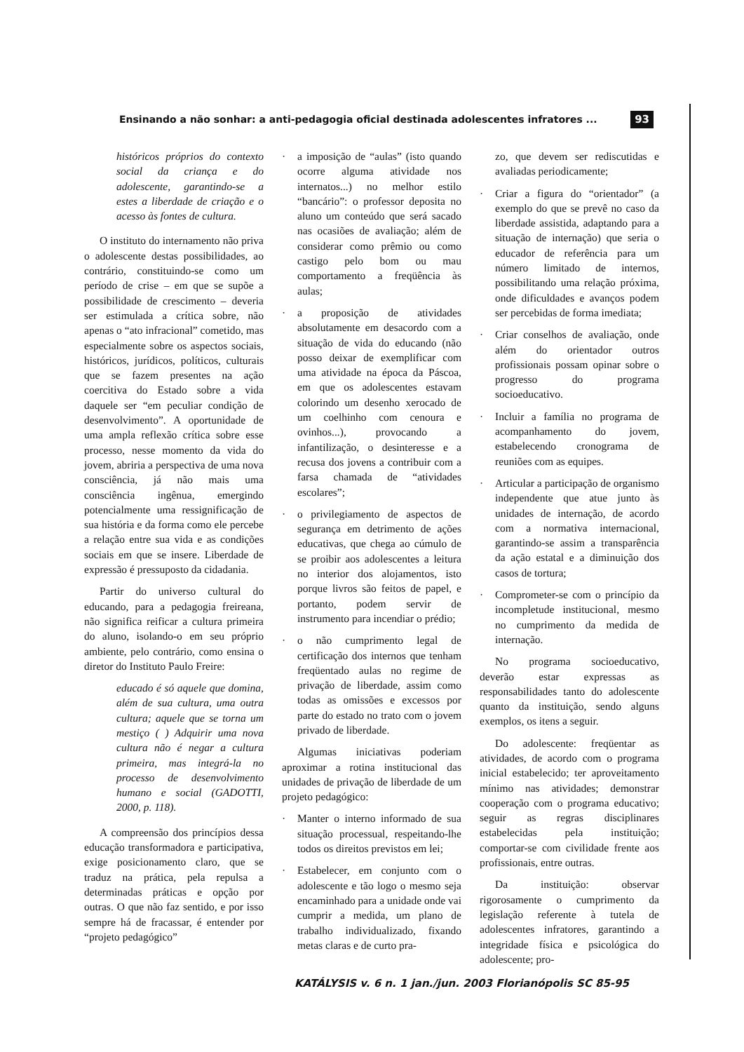Ensinando a não sonhar: a anti-pedagogia oficial destinada adolescentes infratores ... 93
históricos próprios do contexto social da criança e do adolescente, garantindo-se a estes a liberdade de criação e o acesso às fontes de cultura.
O instituto do internamento não priva o adolescente destas possibilidades, ao contrário, constituindo-se como um período de crise – em que se supõe a possibilidade de crescimento – deveria ser estimulada a crítica sobre, não apenas o “ato infracional” cometido, mas especialmente sobre os aspectos sociais, históricos, jurídicos, políticos, culturais que se fazem presentes na ação coercitiva do Estado sobre a vida daquele ser “em peculiar condição de desenvolvimento”. A oportunidade de uma ampla reflexão crítica sobre esse processo, nesse momento da vida do jovem, abriria a perspectiva de uma nova consciência, já não mais uma consciência ingênua, emergindo potencialmente uma ressignificação de sua história e da forma como ele percebe a relação entre sua vida e as condições sociais em que se insere. Liberdade de expressão é pressuposto da cidadania.
Partir do universo cultural do educando, para a pedagogia freireana, não significa reificar a cultura primeira do aluno, isolando-o em seu próprio ambiente, pelo contrário, como ensina o diretor do Instituto Paulo Freire:
educado é só aquele que domina, além de sua cultura, uma outra cultura; aquele que se torna um mestiço ( ) Adquirir uma nova cultura não é negar a cultura primeira, mas integrá-la no processo de desenvolvimento humano e social (GADOTTI, 2000, p. 118).
A compreensão dos princípios dessa educação transformadora e participativa, exige posicionamento claro, que se traduz na prática, pela repulsa a determinadas práticas e opção por outras. O que não faz sentido, e por isso sempre há de fracassar, é entender por “projeto pedagógico”
· a imposição de “aulas” (isto quando ocorre alguma atividade nos internatos...) no melhor estilo “bancário”: o professor deposita no aluno um conteúdo que será sacado nas ocasiões de avaliação; além de considerar como prêmio ou como castigo pelo bom ou mau comportamento a freqüência às aulas;
· a proposição de atividades absolutamente em desacordo com a situação de vida do educando (não posso deixar de exemplificar com uma atividade na época da Páscoa, em que os adolescentes estavam colorindo um desenho xerocado de um coelhinho com cenoura e ovinhos...), provocando a infantilização, o desinteresse e a recusa dos jovens a contribuir com a farsa chamada de “atividades escolares”;
· o privilegiamento de aspectos de segurança em detrimento de ações educativas, que chega ao cúmulo de se proibir aos adolescentes a leitura no interior dos alojamentos, isto porque livros são feitos de papel, e portanto, podem servir de instrumento para incendiar o prédio;
· o não cumprimento legal de certificação dos internos que tenham freqüentado aulas no regime de privação de liberdade, assim como todas as omissões e excessos por parte do estado no trato com o jovem privado de liberdade.
Algumas iniciativas poderiam aproximar a rotina institucional das unidades de privação de liberdade de um projeto pedagógico:
· Manter o interno informado de sua situação processual, respeitando-lhe todos os direitos previstos em lei;
· Estabelecer, em conjunto com o adolescente e tão logo o mesmo seja encaminhado para a unidade onde vai cumprir a medida, um plano de trabalho individualizado, fixando metas claras e de curto pra-
zo, que devem ser rediscutidas e avaliadas periodicamente;
· Criar a figura do “orientador” (a exemplo do que se prevê no caso da liberdade assistida, adaptando para a situação de internação) que seria o educador de referência para um número limitado de internos, possibilitando uma relação próxima, onde dificuldades e avanços podem ser percebidas de forma imediata;
· Criar conselhos de avaliação, onde além do orientador outros profissionais possam opinar sobre o progresso do programa socioeducativo.
· Incluir a família no programa de acompanhamento do jovem, estabelecendo cronograma de reuniões com as equipes.
· Articular a participação de organismo independente que atue junto às unidades de internação, de acordo com a normativa internacional, garantindo-se assim a transparência da ação estatal e a diminuição dos casos de tortura;
· Comprometer-se com o princípio da incompletude institucional, mesmo no cumprimento da medida de internação.
No programa socioeducativo, deverão estar expressas as responsabilidades tanto do adolescente quanto da instituição, sendo alguns exemplos, os itens a seguir.
Do adolescente: freqüentar as atividades, de acordo com o programa inicial estabelecido; ter aproveitamento mínimo nas atividades; demonstrar cooperação com o programa educativo; seguir as regras disciplinares estabelecidas pela instituição; comportar-se com civilidade frente aos profissionais, entre outras.
Da instituição: observar rigorosamente o cumprimento da legislação referente à tutela de adolescentes infratores, garantindo a integridade física e psicológica do adolescente; pro-
KATÁLYSIS v. 6 n. 1 jan./jun. 2003 Florianópolis SC 85-95